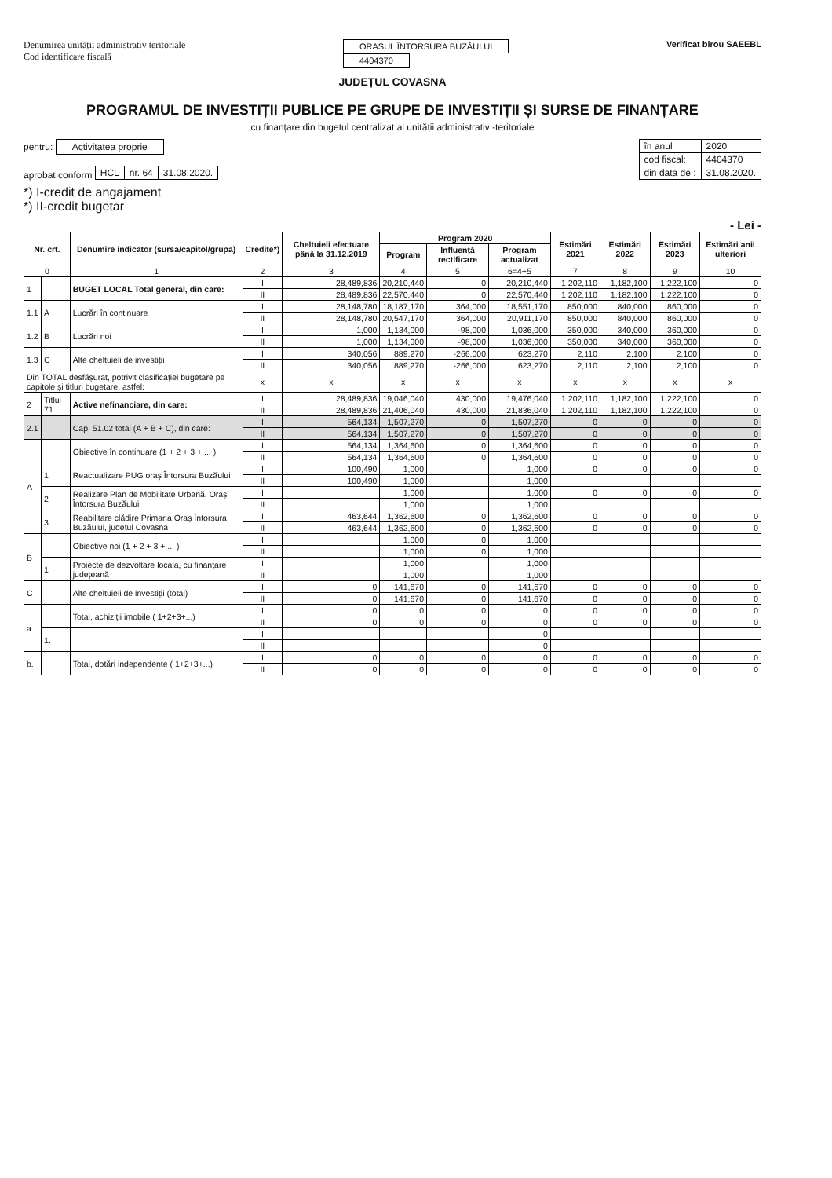Denumirea unității administrativ teritoriale
Cod identificare fiscală
ORAȘUL ÎNTORSURA BUZĂULUI
4404370
Verificat birou SAEEBL
JUDEȚUL COVASNA
PROGRAMUL DE INVESTIȚII PUBLICE PE GRUPE DE INVESTIȚII ȘI SURSE DE FINANȚARE
cu finanțare din bugetul centralizat al unității administrativ -teritoriale
pentru: Activitatea proprie
aprobat conform
| HCL | nr. 64 | 31.08.2020. |
| în anul | 2020 |
| cod fiscal: | 4404370 |
| din data de : | 31.08.2020. |
*) I-credit de angajament
*) II-credit bugetar
- Lei -
| Nr. crt. | | Denumire indicator (sursa/capitol/grupa) | Credite*) | Cheltuieli efectuate până la 31.12.2019 | Program 2020 | | | Estimări 2021 | Estimări 2022 | Estimări 2023 | Estimări anii ulteriori |
| --- | --- | --- | --- | --- | --- | --- | --- | --- | --- | --- | --- |
| | | | | | Program | Influență rectificare | Program actualizat | | | | |
| 0 | | 1 | 2 | 3 | 4 | 5 | 6=4+5 | 7 | 8 | 9 | 10 |
| 1 | | BUGET LOCAL Total general, din care: | I | 28,489,836 | 20,210,440 | 0 | 20,210,440 | 1,202,110 | 1,182,100 | 1,222,100 | 0 |
| | | | II | 28,489,836 | 22,570,440 | 0 | 22,570,440 | 1,202,110 | 1,182,100 | 1,222,100 | 0 |
| 1.1 | A | Lucrări în continuare | I | 28,148,780 | 18,187,170 | 364,000 | 18,551,170 | 850,000 | 840,000 | 860,000 | 0 |
| | | | II | 28,148,780 | 20,547,170 | 364,000 | 20,911,170 | 850,000 | 840,000 | 860,000 | 0 |
| 1.2 | B | Lucrări noi | I | 1,000 | 1,134,000 | -98,000 | 1,036,000 | 350,000 | 340,000 | 360,000 | 0 |
| | | | II | 1,000 | 1,134,000 | -98,000 | 1,036,000 | 350,000 | 340,000 | 360,000 | 0 |
| 1.3 | C | Alte cheltuieli de investiții | I | 340,056 | 889,270 | -266,000 | 623,270 | 2,110 | 2,100 | 2,100 | 0 |
| | | | II | 340,056 | 889,270 | -266,000 | 623,270 | 2,110 | 2,100 | 2,100 | 0 |
| Din TOTAL desfășurat, potrivit clasificației bugetare pe capitole și titluri bugetare, astfel: | | | x | x | x | x | x | x | x | x | x |
| 2 | Titlul 71 | Active nefinanciare, din care: | I | 28,489,836 | 19,046,040 | 430,000 | 19,476,040 | 1,202,110 | 1,182,100 | 1,222,100 | 0 |
| | | | II | 28,489,836 | 21,406,040 | 430,000 | 21,836,040 | 1,202,110 | 1,182,100 | 1,222,100 | 0 |
| 2.1 | | Cap. 51.02 total (A + B + C), din care: | I | 564,134 | 1,507,270 | 0 | 1,507,270 | 0 | 0 | 0 | 0 |
| | | | II | 564,134 | 1,507,270 | 0 | 1,507,270 | 0 | 0 | 0 | 0 |
| A | | Obiective în continuare (1 + 2 + 3 + ... ) | I | 564,134 | 1,364,600 | 0 | 1,364,600 | 0 | 0 | 0 | 0 |
| | | | II | 564,134 | 1,364,600 | 0 | 1,364,600 | 0 | 0 | 0 | 0 |
| | 1 | Reactualizare PUG oraș Întorsura Buzăului | I | 100,490 | 1,000 | | 1,000 | 0 | 0 | 0 | 0 |
| | | | II | 100,490 | 1,000 | | 1,000 | | | | |
| | 2 | Realizare Plan de Mobilitate Urbană, Oraș Întorsura Buzăului | I | | 1,000 | | 1,000 | 0 | 0 | 0 | 0 |
| | | | II | | 1,000 | | 1,000 | | | | |
| | 3 | Reabilitare clădire Primaria Oraș Întorsura Buzăului, județul Covasna | I | 463,644 | 1,362,600 | 0 | 1,362,600 | 0 | 0 | 0 | 0 |
| | | | II | 463,644 | 1,362,600 | 0 | 1,362,600 | 0 | 0 | 0 | 0 |
| B | | Obiective noi (1 + 2 + 3 + ... ) | I | | 1,000 | 0 | 1,000 | | | | |
| | | | II | | 1,000 | 0 | 1,000 | | | | |
| | 1 | Proiecte de dezvoltare locala, cu finanțare județeană | I | | 1,000 | | 1,000 | | | | |
| | | | II | | 1,000 | | 1,000 | | | | |
| C | | Alte cheltuieli de investiții (total) | I | 0 | 141,670 | 0 | 141,670 | 0 | 0 | 0 | 0 |
| | | | II | 0 | 141,670 | 0 | 141,670 | 0 | 0 | 0 | 0 |
| a. | | Total, achiziții imobile ( 1+2+3+...) | I | 0 | 0 | 0 | 0 | 0 | 0 | 0 | 0 |
| | | | II | 0 | 0 | 0 | 0 | 0 | 0 | 0 | 0 |
| | 1. | | I | | | | 0 | | | | |
| | | | II | | | | 0 | | | | |
| b. | | Total, dotări independente ( 1+2+3+...) | I | 0 | 0 | 0 | 0 | 0 | 0 | 0 | 0 |
| | | | II | 0 | 0 | 0 | 0 | 0 | 0 | 0 | 0 |